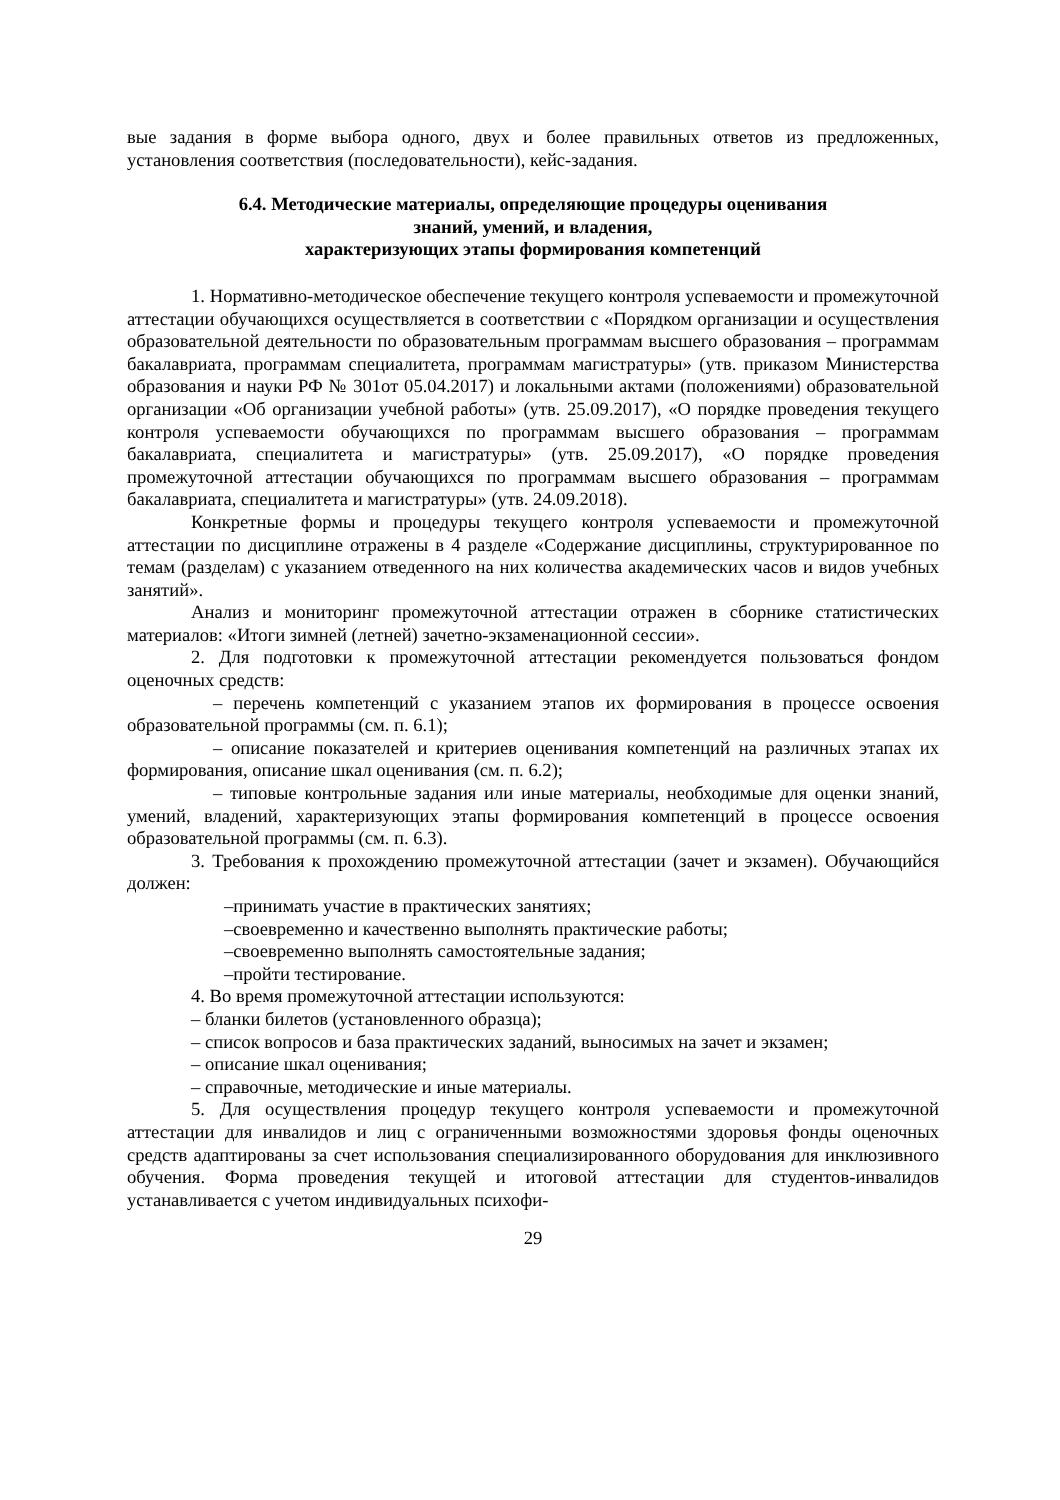вые задания в форме выбора одного, двух и более правильных ответов из предложенных, установления соответствия (последовательности), кейс-задания.
6.4. Методические материалы, определяющие процедуры оценивания
знаний, умений, и владения,
характеризующих этапы формирования компетенций
1. Нормативно-методическое обеспечение текущего контроля успеваемости и промежуточной аттестации обучающихся осуществляется в соответствии с «Порядком организации и осуществления образовательной деятельности по образовательным программам высшего образования – программам бакалавриата, программам специалитета, программам магистратуры» (утв. приказом Министерства образования и науки РФ № 301от 05.04.2017) и локальными актами (положениями) образовательной организации «Об организации учебной работы» (утв. 25.09.2017), «О порядке проведения текущего контроля успеваемости обучающихся по программам высшего образования – программам бакалавриата, специалитета и магистратуры» (утв. 25.09.2017), «О порядке проведения промежуточной аттестации обучающихся по программам высшего образования – программам бакалавриата, специалитета и магистратуры» (утв. 24.09.2018).
Конкретные формы и процедуры текущего контроля успеваемости и промежуточной аттестации по дисциплине отражены в 4 разделе «Содержание дисциплины, структурированное по темам (разделам) с указанием отведенного на них количества академических часов и видов учебных занятий».
Анализ и мониторинг промежуточной аттестации отражен в сборнике статистических материалов: «Итоги зимней (летней) зачетно-экзаменационной сессии».
2. Для подготовки к промежуточной аттестации рекомендуется пользоваться фондом оценочных средств:
– перечень компетенций с указанием этапов их формирования в процессе освоения образовательной программы (см. п. 6.1);
– описание показателей и критериев оценивания компетенций на различных этапах их формирования, описание шкал оценивания (см. п. 6.2);
– типовые контрольные задания или иные материалы, необходимые для оценки знаний, умений, владений, характеризующих этапы формирования компетенций в процессе освоения образовательной программы (см. п. 6.3).
3. Требования к прохождению промежуточной аттестации (зачет и экзамен). Обучающийся должен:
–принимать участие в практических занятиях;
–своевременно и качественно выполнять практические работы;
–своевременно выполнять самостоятельные задания;
–пройти тестирование.
4. Во время промежуточной аттестации используются:
– бланки билетов (установленного образца);
– список вопросов и база практических заданий, выносимых на зачет и экзамен;
– описание шкал оценивания;
– справочные, методические и иные материалы.
5. Для осуществления процедур текущего контроля успеваемости и промежуточной аттестации для инвалидов и лиц с ограниченными возможностями здоровья фонды оценочных средств адаптированы за счет использования специализированного оборудования для инклюзивного обучения. Форма проведения текущей и итоговой аттестации для студентов-инвалидов устанавливается с учетом индивидуальных психофи-
29